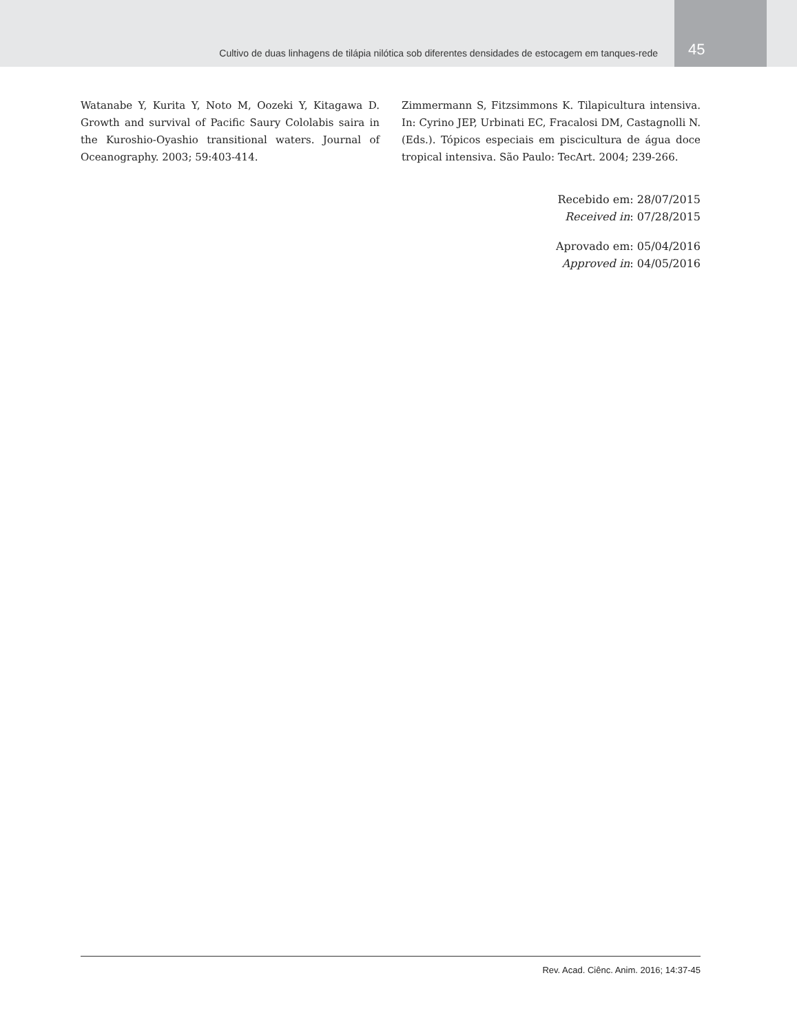Cultivo de duas linhagens de tilápia nilótica sob diferentes densidades de estocagem em tanques-rede
45
Watanabe Y, Kurita Y, Noto M, Oozeki Y, Kitagawa D. Growth and survival of Pacific Saury Cololabis saira in the Kuroshio-Oyashio transitional waters. Journal of Oceanography. 2003; 59:403-414.
Zimmermann S, Fitzsimmons K. Tilapicultura intensiva. In: Cyrino JEP, Urbinati EC, Fracalosi DM, Castagnolli N. (Eds.). Tópicos especiais em piscicultura de água doce tropical intensiva. São Paulo: TecArt. 2004; 239-266.
Recebido em: 28/07/2015
Received in: 07/28/2015
Aprovado em: 05/04/2016
Approved in: 04/05/2016
Rev. Acad. Ciênc. Anim. 2016; 14:37-45